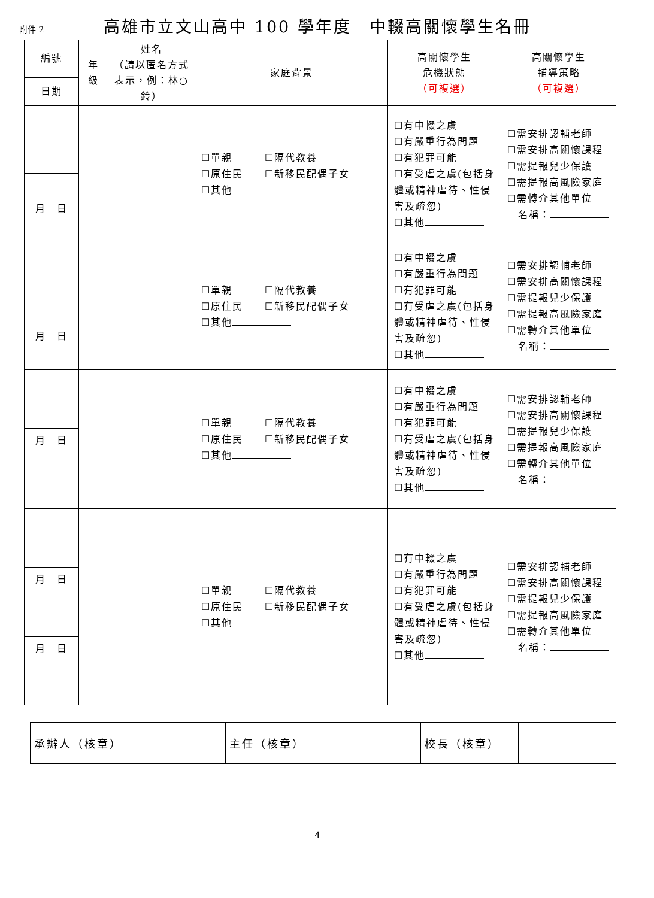附件 2
高雄市立文山高中 100 學年度　中輟高關懷學生名冊
| 編號 | 年 級 | 姓名 （請以匿名方式表示，例：林○鈴） | 家庭背景 | 高關懷學生 危機狀態 （可複選） | 高關懷學生 輔導策略 （可複選） |
| --- | --- | --- | --- | --- | --- |
| 日期 | | | | | |
| | | | ☐單親 ☐隔代教養 ☐原住民 ☐新移民配偶子女 ☐其他 | ☐有中輟之虞 ☐有嚴重行為問題 ☐有犯罪可能 ☐有受虐之虞(包括身體或精神虐待、性侵害及疏忽) ☐其他 | ☐需安排認輔老師 ☐需安排高關懷課程 ☐需提報兒少保護 ☐需提報高風險家庭 ☐需轉介其他單位 名稱： |
| 月 日 | | | | | |
| | | | ☐單親 ☐隔代教養 ☐原住民 ☐新移民配偶子女 ☐其他 | ☐有中輟之虞 ☐有嚴重行為問題 ☐有犯罪可能 ☐有受虐之虞(包括身體或精神虐待、性侵害及疏忽) ☐其他 | ☐需安排認輔老師 ☐需安排高關懷課程 ☐需提報兒少保護 ☐需提報高風險家庭 ☐需轉介其他單位 名稱： |
| 月 日 | | | | | |
| | | | ☐單親 ☐隔代教養 ☐原住民 ☐新移民配偶子女 ☐其他 | ☐有中輟之虞 ☐有嚴重行為問題 ☐有犯罪可能 ☐有受虐之虞(包括身體或精神虐待、性侵害及疏忽) ☐其他 | ☐需安排認輔老師 ☐需安排高關懷課程 ☐需提報兒少保護 ☐需提報高風險家庭 ☐需轉介其他單位 名稱： |
| 月 日 | | | | | |
| | | | ☐單親 ☐隔代教養 ☐原住民 ☐新移民配偶子女 ☐其他 | ☐有中輟之虞 ☐有嚴重行為問題 ☐有犯罪可能 ☐有受虐之虞(包括身體或精神虐待、性侵害及疏忽) ☐其他 | ☐需安排認輔老師 ☐需安排高關懷課程 ☐需提報兒少保護 ☐需提報高風險家庭 ☐需轉介其他單位 名稱： |
| 月 日 | | | | | |
| 月 日 | | | | | |
| 承辦人（核章） | | 主任（核章） | | 校長（核章） | |
4